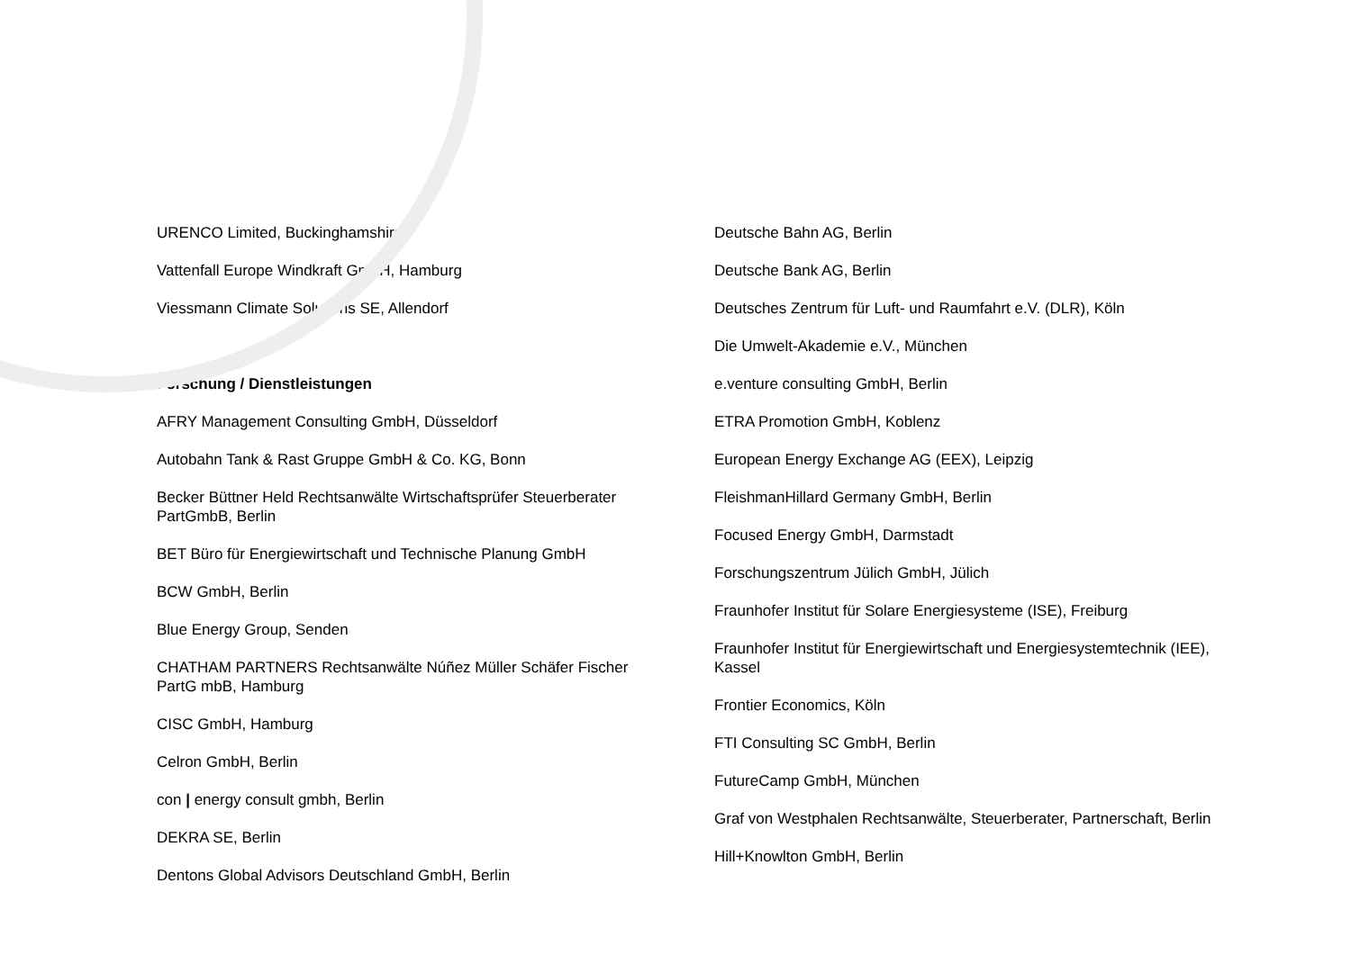URENCO Limited, Buckinghamshire
Vattenfall Europe Windkraft GmbH, Hamburg
Viessmann Climate Solutions SE, Allendorf
Forschung / Dienstleistungen
AFRY Management Consulting GmbH, Düsseldorf
Autobahn Tank & Rast Gruppe GmbH & Co. KG, Bonn
Becker Büttner Held Rechtsanwälte Wirtschaftsprüfer Steuerberater PartGmbB, Berlin
BET Büro für Energiewirtschaft und Technische Planung GmbH
BCW GmbH, Berlin
Blue Energy Group, Senden
CHATHAM PARTNERS Rechtsanwälte Núñez Müller Schäfer Fischer PartG mbB, Hamburg
CISC GmbH, Hamburg
Celron GmbH, Berlin
con | energy consult gmbh, Berlin
DEKRA SE, Berlin
Dentons Global Advisors Deutschland GmbH, Berlin
Deutsche Bahn AG, Berlin
Deutsche Bank AG, Berlin
Deutsches Zentrum für Luft- und Raumfahrt e.V. (DLR), Köln
Die Umwelt-Akademie e.V., München
e.venture consulting GmbH, Berlin
ETRA Promotion GmbH, Koblenz
European Energy Exchange AG (EEX), Leipzig
FleishmanHillard Germany GmbH, Berlin
Focused Energy GmbH, Darmstadt
Forschungszentrum Jülich GmbH, Jülich
Fraunhofer Institut für Solare Energiesysteme (ISE), Freiburg
Fraunhofer Institut für Energiewirtschaft und Energiesystemtechnik (IEE), Kassel
Frontier Economics, Köln
FTI Consulting SC GmbH, Berlin
FutureCamp GmbH, München
Graf von Westphalen Rechtsanwälte, Steuerberater, Partnerschaft, Berlin
Hill+Knowlton GmbH, Berlin